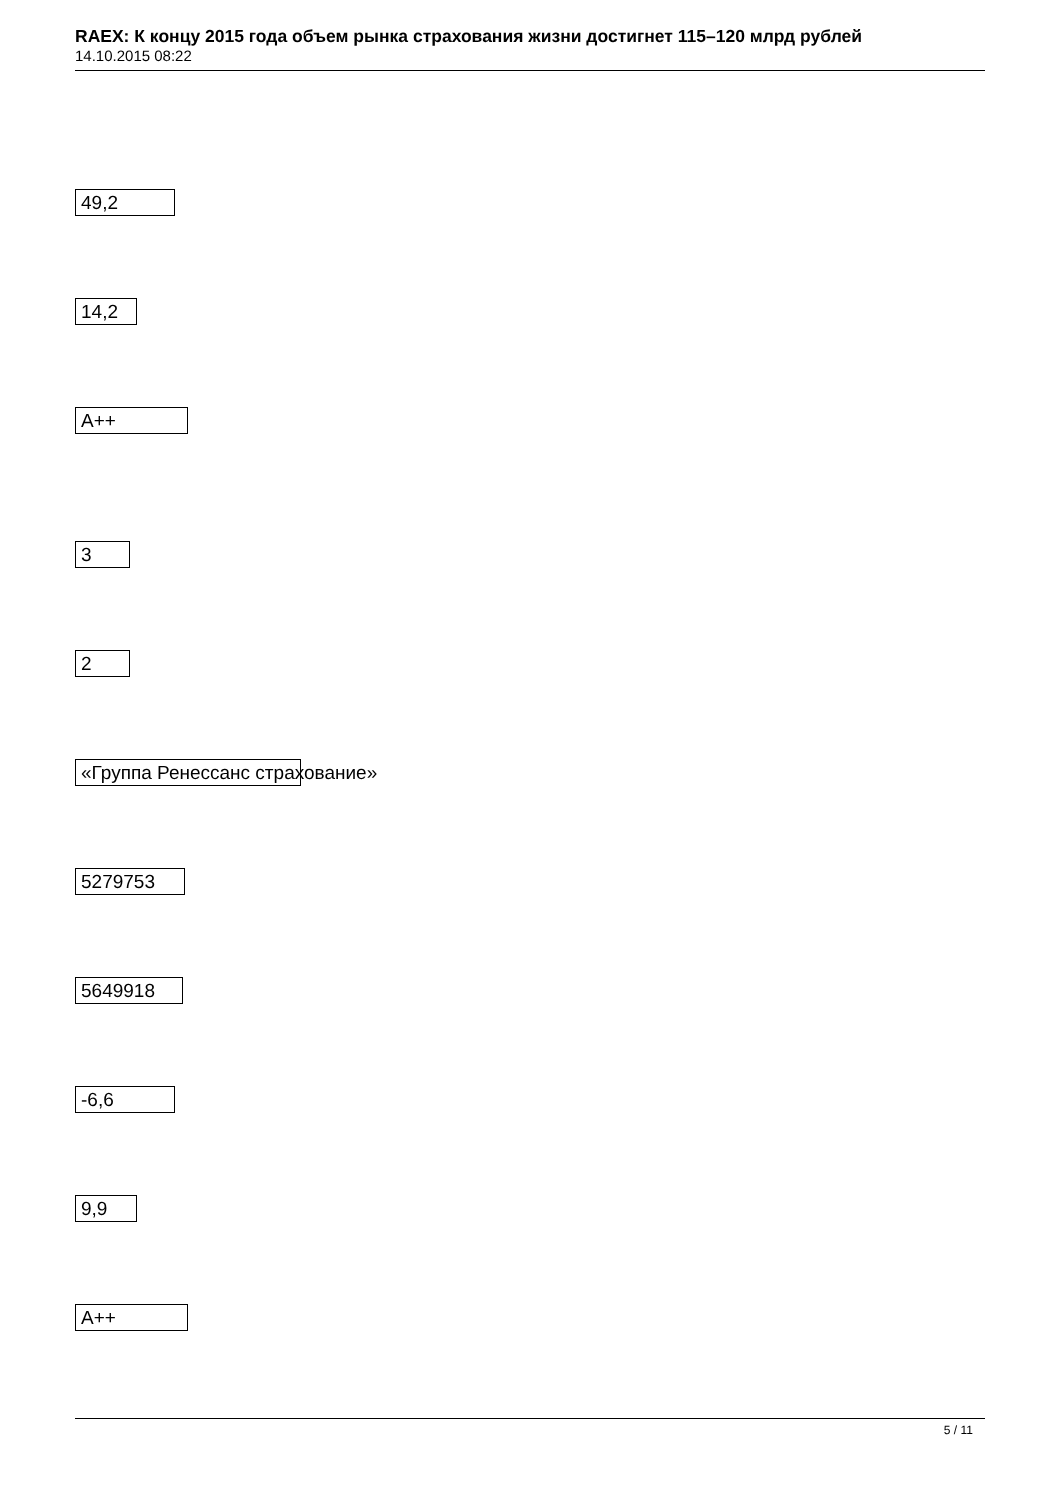RAEX: К концу 2015 года объем рынка страхования жизни достигнет 115–120 млрд рублей
14.10.2015 08:22
49,2
14,2
A++
3
2
«Группа Ренессанс страхование»
5279753
5649918
-6,6
9,9
A++
5 / 11